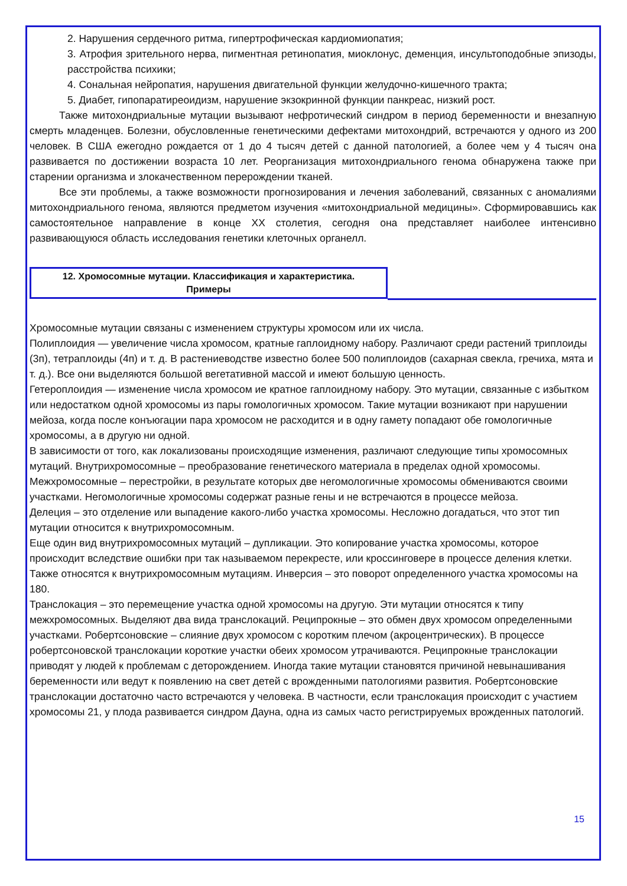2. Нарушения сердечного ритма, гипертрофическая кардиомиопатия;
3. Атрофия зрительного нерва, пигментная ретинопатия, миоклонус, деменция, инсультоподобные эпизоды, расстройства психики;
4. Сональная нейропатия, нарушения двигательной функции желудочно-кишечного тракта;
5. Диабет, гипопаратиреоидизм, нарушение экзокринной функции панкреас, низкий рост.
Также митохондриальные мутации вызывают нефротический синдром в период беременности и внезапную смерть младенцев. Болезни, обусловленные генетическими дефектами митохондрий, встречаются у одного из 200 человек. В США ежегодно рождается от 1 до 4 тысяч детей с данной патологией, а более чем у 4 тысяч она развивается по достижении возраста 10 лет. Реорганизация митохондриального генома обнаружена также при старении организма и злокачественном перерождении тканей.
Все эти проблемы, а также возможности прогнозирования и лечения заболеваний, связанных с аномалиями митохондриального генома, являются предметом изучения «митохондриальной медицины». Сформировавшись как самостоятельное направление в конце XX столетия, сегодня она представляет наиболее интенсивно развивающуюся область исследования генетики клеточных органелл.
12. Хромосомные мутации. Классификация и характеристика.
Примеры
Хромосомные мутации связаны с изменением структуры хромосом или их числа.
Полиплоидия — увеличение числа хромосом, кратные гаплоидному набору. Различают среди растений триплоиды (3п), тетраплоиды (4п) и т. д. В растениеводстве известно более 500 полиплоидов (сахарная свекла, гречиха, мята и т. д.). Все они выделяются большой вегетативной массой и имеют большую ценность.
Гетероплоидия — изменение числа хромосом ие кратное гаплоидному набору. Это мутации, связанные с избытком или недостатком одной хромосомы из пары гомологичных хромосом. Такие мутации возникают при нарушении мейоза, когда после конъюгации пара хромосом не расходится и в одну гамету попадают обе гомологичные хромосомы, а в другую ни одной.
В зависимости от того, как локализованы происходящие изменения, различают следующие типы хромосомных мутаций. Внутрихромосомные – преобразование генетического материала в пределах одной хромосомы. Межхромосомные – перестройки, в результате которых две негомологичные хромосомы обмениваются своими участками. Негомологичные хромосомы содержат разные гены и не встречаются в процессе мейоза.
Делеция – это отделение или выпадение какого-либо участка хромосомы. Несложно догадаться, что этот тип мутации относится к внутрихромосомным.
Еще один вид внутрихромосомных мутаций – дупликации. Это копирование участка хромосомы, которое происходит вследствие ошибки при так называемом перекресте, или кроссинговере в процессе деления клетки.
Также относятся к внутрихромосомным мутациям. Инверсия – это поворот определенного участка хромосомы на 180.
Транслокация – это перемещение участка одной хромосомы на другую. Эти мутации относятся к типу межхромосомных. Выделяют два вида транслокаций. Реципрокные – это обмен двух хромосом определенными участками. Робертсоновские – слияние двух хромосом с коротким плечом (акроцентрических). В процессе робертсоновской транслокации короткие участки обеих хромосом утрачиваются. Реципрокные транслокации приводят у людей к проблемам с деторождением. Иногда такие мутации становятся причиной невынашивания беременности или ведут к появлению на свет детей с врожденными патологиями развития. Робертсоновские транслокации достаточно часто встречаются у человека. В частности, если транслокация происходит с участием хромосомы 21, у плода развивается синдром Дауна, одна из самых часто регистрируемых врожденных патологий.
15